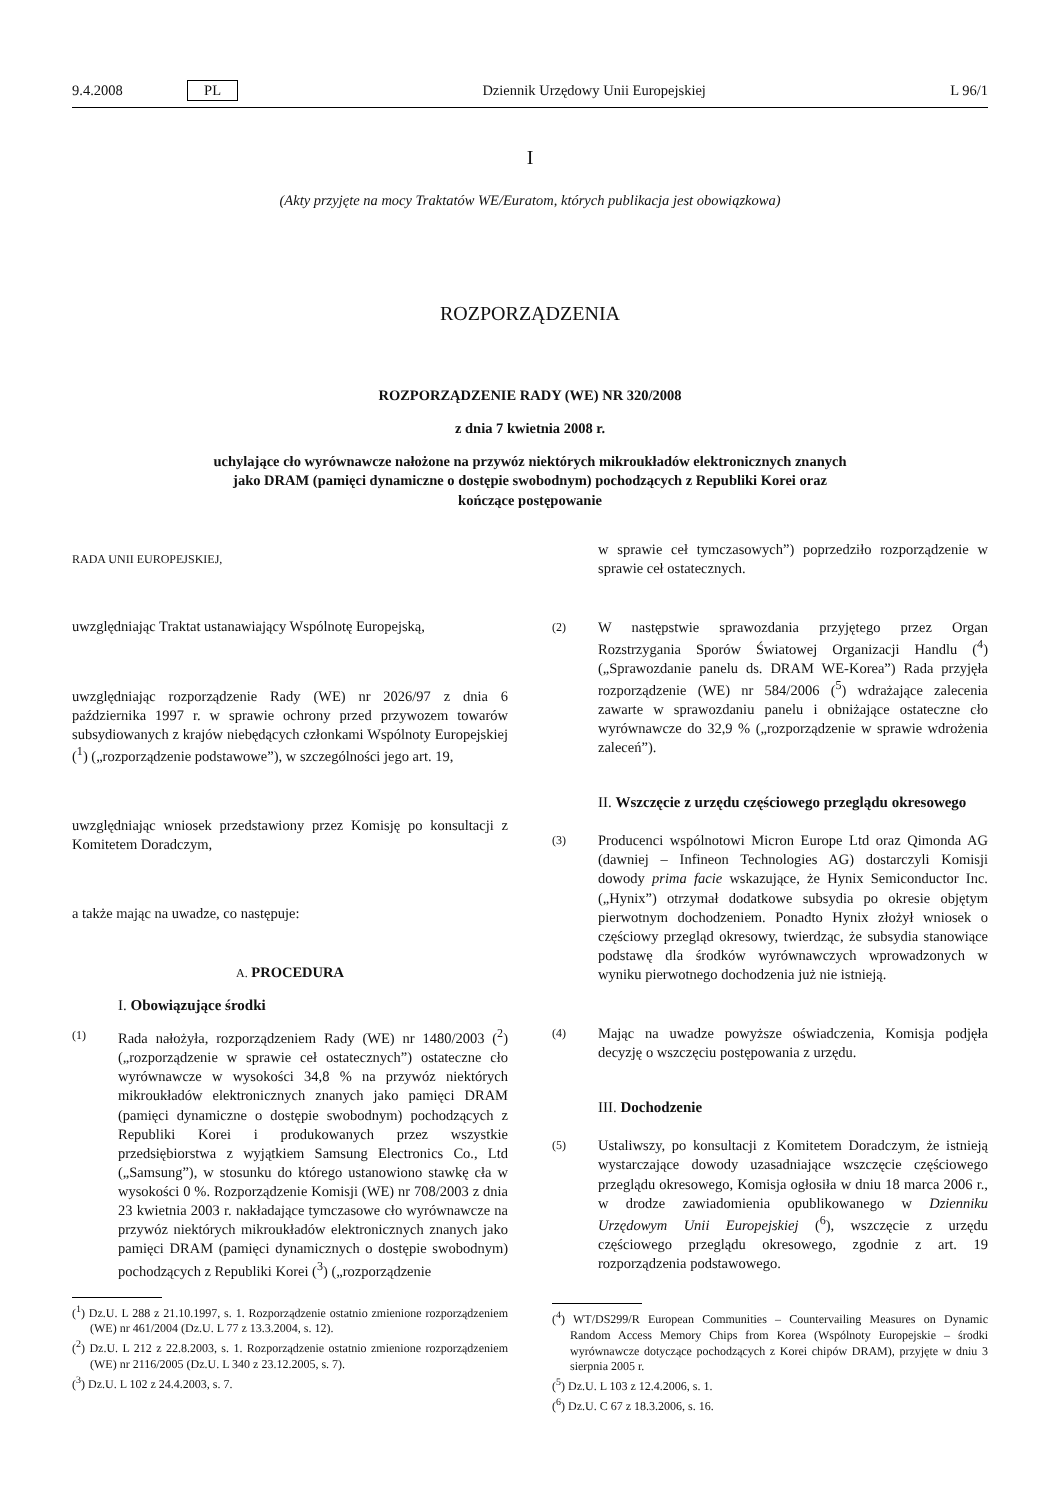9.4.2008 PL Dziennik Urzędowy Unii Europejskiej L 96/1
I
(Akty przyjęte na mocy Traktatów WE/Euratom, których publikacja jest obowiązkowa)
ROZPORZĄDZENIA
ROZPORZĄDZENIE RADY (WE) NR 320/2008
z dnia 7 kwietnia 2008 r.
uchylające cło wyrównawcze nałożone na przywóz niektórych mikroukładów elektronicznych znanych jako DRAM (pamięci dynamiczne o dostępie swobodnym) pochodzących z Republiki Korei oraz kończące postępowanie
RADA UNII EUROPEJSKIEJ,
uwzględniając Traktat ustanawiający Wspólnotę Europejską,
uwzględniając rozporządzenie Rady (WE) nr 2026/97 z dnia 6 października 1997 r. w sprawie ochrony przed przywozem towarów subsydiowanych z krajów niebędących członkami Wspólnoty Europejskiej (<sup>1</sup>) („rozporządzenie podstawowe”), w szczególności jego art. 19,
uwzględniając wniosek przedstawiony przez Komisję po konsultacji z Komitetem Doradczym,
a także mając na uwadze, co następuje:
A. PROCEDURA
I. Obowiązujące środki
(1)
Rada nałożyła, rozporządzeniem Rady (WE) nr 1480/2003 (<sup>2</sup>) („rozporządzenie w sprawie ceł ostatecznych”) ostateczne cło wyrównawcze w wysokości 34,8 % na przywóz niektórych mikroukładów elektronicznych znanych jako pamięci DRAM (pamięci dynamiczne o dostępie swobodnym) pochodzących z Republiki Korei i produkowanych przez wszystkie przedsiębiorstwa z wyjątkiem Samsung Electronics Co., Ltd („Samsung”), w stosunku do którego ustanowiono stawkę cła w wysokości 0 %. Rozporządzenie Komisji (WE) nr 708/2003 z dnia 23 kwietnia 2003 r. nakładające tymczasowe cło wyrównawcze na przywóz niektórych mikroukładów elektronicznych znanych jako pamięci DRAM (pamięci dynamicznych o dostępie swobodnym) pochodzących z Republiki Korei (<sup>3</sup>) („rozporządzenie
(<sup>1</sup>) Dz.U. L 288 z 21.10.1997, s. 1. Rozporządzenie ostatnio zmienione rozporządzeniem (WE) nr 461/2004 (Dz.U. L 77 z 13.3.2004, s. 12).
(<sup>2</sup>) Dz.U. L 212 z 22.8.2003, s. 1. Rozporządzenie ostatnio zmienione rozporządzeniem (WE) nr 2116/2005 (Dz.U. L 340 z 23.12.2005, s. 7).
(<sup>3</sup>) Dz.U. L 102 z 24.4.2003, s. 7.
w sprawie ceł tymczasowych”) poprzedziło rozporządzenie w sprawie ceł ostatecznych.
(2)
W następstwie sprawozdania przyjętego przez Organ Rozstrzygania Sporów Światowej Organizacji Handlu (<sup>4</sup>) („Sprawozdanie panelu ds. DRAM WE-Korea”) Rada przyjęła rozporządzenie (WE) nr 584/2006 (<sup>5</sup>) wdrażające zalecenia zawarte w sprawozdaniu panelu i obniżające ostateczne cło wyrównawcze do 32,9 % („rozporządzenie w sprawie wdrożenia zaleceń”).
II. Wszczęcie z urzędu częściowego przeglądu okresowego
(3)
Producenci wspólnotowi Micron Europe Ltd oraz Qimonda AG (dawniej – Infineon Technologies AG) dostarczyli Komisji dowody prima facie wskazujące, że Hynix Semiconductor Inc. („Hynix”) otrzymał dodatkowe subsydia po okresie objętym pierwotnym dochodzeniem. Ponadto Hynix złożył wniosek o częściowy przegląd okresowy, twierdząc, że subsydia stanowiące podstawę dla środków wyrównawczych wprowadzonych w wyniku pierwotnego dochodzenia już nie istnieją.
(4)
Mając na uwadze powyższe oświadczenia, Komisja podjęła decyzję o wszczęciu postępowania z urzędu.
III. Dochodzenie
(5)
Ustaliwszy, po konsultacji z Komitetem Doradczym, że istnieją wystarczające dowody uzasadniające wszczęcie częściowego przeglądu okresowego, Komisja ogłosiła w dniu 18 marca 2006 r., w drodze zawiadomienia opublikowanego w Dzienniku Urzędowym Unii Europejskiej (<sup>6</sup>), wszczęcie z urzędu częściowego przeglądu okresowego, zgodnie z art. 19 rozporządzenia podstawowego.
(<sup>4</sup>) WT/DS299/R European Communities – Countervailing Measures on Dynamic Random Access Memory Chips from Korea (Wspólnoty Europejskie – środki wyrównawcze dotyczące pochodzących z Korei chipów DRAM), przyjęte w dniu 3 sierpnia 2005 r.
(<sup>5</sup>) Dz.U. L 103 z 12.4.2006, s. 1.
(<sup>6</sup>) Dz.U. C 67 z 18.3.2006, s. 16.